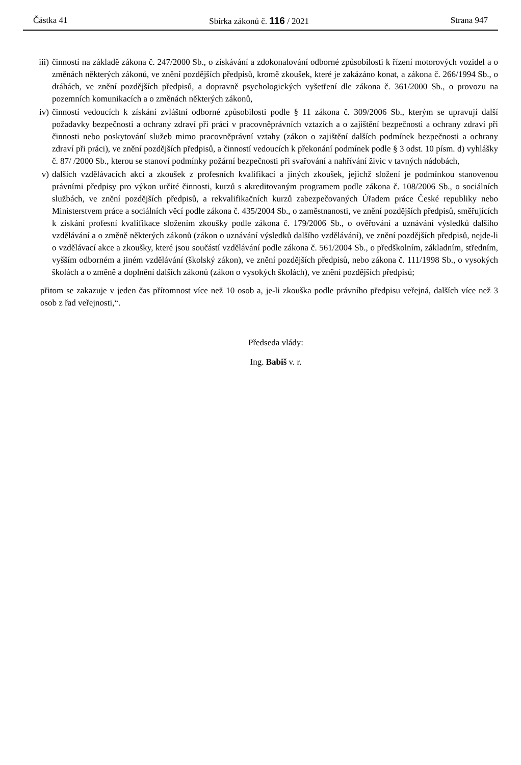Částka 41 Sbírka zákonů č. 116 / 2021 Strana 947
iii) činností na základě zákona č. 247/2000 Sb., o získávání a zdokonalování odborné způsobilosti k řízení motorových vozidel a o změnách některých zákonů, ve znění pozdějších předpisů, kromě zkoušek, které je zakázáno konat, a zákona č. 266/1994 Sb., o dráhách, ve znění pozdějších předpisů, a dopravně psychologických vyšetření dle zákona č. 361/2000 Sb., o provozu na pozemních komunikacích a o změnách některých zákonů,
iv) činností vedoucích k získání zvláštní odborné způsobilosti podle § 11 zákona č. 309/2006 Sb., kterým se upravují další požadavky bezpečnosti a ochrany zdraví při práci v pracovněprávních vztazích a o zajištění bezpečnosti a ochrany zdraví při činnosti nebo poskytování služeb mimo pracovněprávní vztahy (zákon o zajištění dalších podmínek bezpečnosti a ochrany zdraví při práci), ve znění pozdějších předpisů, a činností vedoucích k překonání podmínek podle § 3 odst. 10 písm. d) vyhlášky č. 87/ /2000 Sb., kterou se stanoví podmínky požární bezpečnosti při svařování a nahřívání živic v tavných nádobách,
v) dalších vzdělávacích akcí a zkoušek z profesních kvalifikací a jiných zkoušek, jejichž složení je podmínkou stanovenou právními předpisy pro výkon určité činnosti, kurzů s akreditovaným programem podle zákona č. 108/2006 Sb., o sociálních službách, ve znění pozdějších předpisů, a rekvalifikačních kurzů zabezpečovaných Úřadem práce České republiky nebo Ministerstvem práce a sociálních věcí podle zákona č. 435/2004 Sb., o zaměstnanosti, ve znění pozdějších předpisů, směřujících k získání profesní kvalifikace složením zkoušky podle zákona č. 179/2006 Sb., o ověřování a uznávání výsledků dalšího vzdělávání a o změně některých zákonů (zákon o uznávání výsledků dalšího vzdělávání), ve znění pozdějších předpisů, nejde-li o vzdělávací akce a zkoušky, které jsou součástí vzdělávání podle zákona č. 561/2004 Sb., o předškolním, základním, středním, vyšším odborném a jiném vzdělávání (školský zákon), ve znění pozdějších předpisů, nebo zákona č. 111/1998 Sb., o vysokých školách a o změně a doplnění dalších zákonů (zákon o vysokých školách), ve znění pozdějších předpisů;
přitom se zakazuje v jeden čas přítomnost více než 10 osob a, je-li zkouška podle právního předpisu veřejná, dalších více než 3 osob z řad veřejnosti,“.
Předseda vlády:
Ing. Babiš v. r.